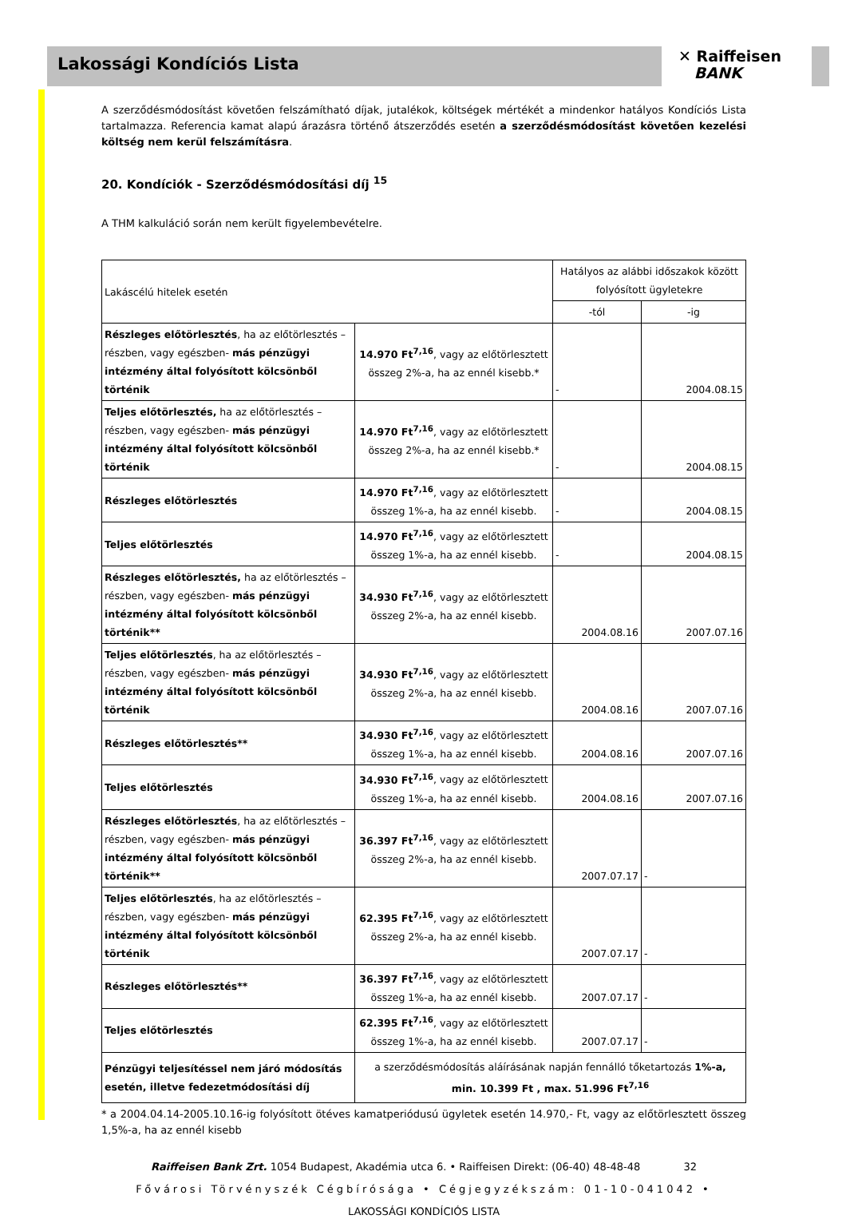Lakossági Kondíciós Lista
✕ Raiffeisen
BANK
A szerződésmódosítást követően felszámítható díjak, jutalékok, költségek mértékét a mindenkor hatályos Kondíciós Lista tartalmazza. Referencia kamat alapú árazásra történő átszerződés esetén a szerződésmódosítást követően kezelési költség nem kerül felszámításra.
20. Kondíciók - Szerződésmódosítási díj <sup>15</sup>
A THM kalkuláció során nem került figyelembevételre.
| Lakáscélú hitelek esetén | | Hatályos az alábbi időszakok között folyósított ügyletekre | |
| | | -tól | -ig |
| Részleges előtörlesztés , ha az előtörlesztés –részben, vagy egészben- más pénzügyi intézmény által folyósított kölcsönből történik | 14.970 Ft<sup>7,16</sup> , vagy az előtörlesztett összeg 2%-a, ha az ennél kisebb.* | - | 2004.08.15 |
| Teljes előtörlesztés, ha az előtörlesztés –részben, vagy egészben- más pénzügyi intézmény által folyósított kölcsönből történik | 14.970 Ft<sup>7,16</sup> , vagy az előtörlesztett összeg 2%-a, ha az ennél kisebb.* | - | 2004.08.15 |
| Részleges előtörlesztés | 14.970 Ft<sup>7,16</sup> , vagy az előtörlesztett összeg 1%-a, ha az ennél kisebb. | - | 2004.08.15 |
| Teljes előtörlesztés | 14.970 Ft<sup>7,16</sup> , vagy az előtörlesztett összeg 1%-a, ha az ennél kisebb. | - | 2004.08.15 |
| Részleges előtörlesztés, ha az előtörlesztés –részben, vagy egészben- más pénzügyi intézmény által folyósított kölcsönből történik** | 34.930 Ft<sup>7,16</sup> , vagy az előtörlesztett összeg 2%-a, ha az ennél kisebb. | 2004.08.16 | 2007.07.16 |
| Teljes előtörlesztés , ha az előtörlesztés –részben, vagy egészben- más pénzügyi intézmény által folyósított kölcsönből történik | 34.930 Ft<sup>7,16</sup> , vagy az előtörlesztett összeg 2%-a, ha az ennél kisebb. | 2004.08.16 | 2007.07.16 |
| Részleges előtörlesztés** | 34.930 Ft<sup>7,16</sup> , vagy az előtörlesztett összeg 1%-a, ha az ennél kisebb. | 2004.08.16 | 2007.07.16 |
| Teljes előtörlesztés | 34.930 Ft<sup>7,16</sup> , vagy az előtörlesztett összeg 1%-a, ha az ennél kisebb. | 2004.08.16 | 2007.07.16 |
| Részleges előtörlesztés , ha az előtörlesztés –részben, vagy egészben- más pénzügyi intézmény által folyósított kölcsönből történik** | 36.397 Ft<sup>7,16</sup> , vagy az előtörlesztett összeg 2%-a, ha az ennél kisebb. | 2007.07.17 | - |
| Teljes előtörlesztés , ha az előtörlesztés –részben, vagy egészben- más pénzügyi intézmény által folyósított kölcsönből történik | 62.395 Ft<sup>7,16</sup> , vagy az előtörlesztett összeg 2%-a, ha az ennél kisebb. | 2007.07.17 | - |
| Részleges előtörlesztés** | 36.397 Ft<sup>7,16</sup> , vagy az előtörlesztett összeg 1%-a, ha az ennél kisebb. | 2007.07.17 | - |
| Teljes előtörlesztés | 62.395 Ft<sup>7,16</sup> , vagy az előtörlesztett összeg 1%-a, ha az ennél kisebb. | 2007.07.17 | - |
| Pénzügyi teljesítéssel nem járó módosítás esetén, illetve fedezetmódosítási díj | a szerződésmódosítás aláírásának napján fennálló tőketartozás 1%-a, min. 10.399 Ft , max. 51.996 Ft<sup>7,16</sup> | | |
* a 2004.04.14-2005.10.16-ig folyósított ötéves kamatperiódusú ügyletek esetén 14.970,- Ft, vagy az előtörlesztett összeg 1,5%-a, ha az ennél kisebb
Raiffeisen Bank Zrt. 1054 Budapest, Akadémia utca 6. • Raiffeisen Direkt: (06-40) 48-48-48 32
Fővárosi Törvényszék Cégbírósága • Cégjegyzékszám: 01-10-041042 •
LAKOSSÁGI KONDÍCIÓS LISTA